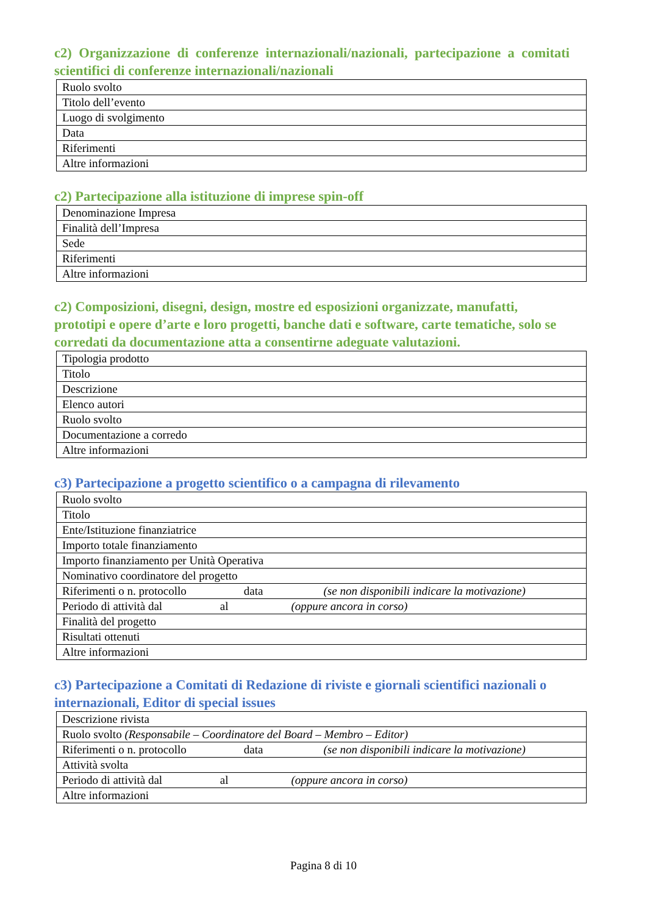c2) Organizzazione di conferenze internazionali/nazionali, partecipazione a comitati scientifici di conferenze internazionali/nazionali
| Ruolo svolto |
| Titolo dell’evento |
| Luogo di svolgimento |
| Data |
| Riferimenti |
| Altre informazioni |
c2) Partecipazione alla istituzione di imprese spin-off
| Denominazione Impresa |
| Finalità dell’Impresa |
| Sede |
| Riferimenti |
| Altre informazioni |
c2) Composizioni, disegni, design, mostre ed esposizioni organizzate, manufatti, prototipi e opere d’arte e loro progetti, banche dati e software, carte tematiche, solo se corredati da documentazione atta a consentirne adeguate valutazioni.
| Tipologia prodotto |
| Titolo |
| Descrizione |
| Elenco autori |
| Ruolo svolto |
| Documentazione a corredo |
| Altre informazioni |
c3) Partecipazione a progetto scientifico o a campagna di rilevamento
| Ruolo svolto |
| Titolo |
| Ente/Istituzione finanziatrice |
| Importo totale finanziamento |
| Importo finanziamento per Unità Operativa |
| Nominativo coordinatore del progetto |
| Riferimenti o n. protocollo data (se non disponibili indicare la motivazione) |
| Periodo di attività dal al (oppure ancora in corso) |
| Finalità del progetto |
| Risultati ottenuti |
| Altre informazioni |
c3) Partecipazione a Comitati di Redazione di riviste e giornali scientifici nazionali o internazionali, Editor di special issues
| Descrizione rivista |
| Ruolo svolto (Responsabile – Coordinatore del Board – Membro – Editor) |
| Riferimenti o n. protocollo data (se non disponibili indicare la motivazione) |
| Attività svolta |
| Periodo di attività dal al (oppure ancora in corso) |
| Altre informazioni |
Pagina 8 di 10